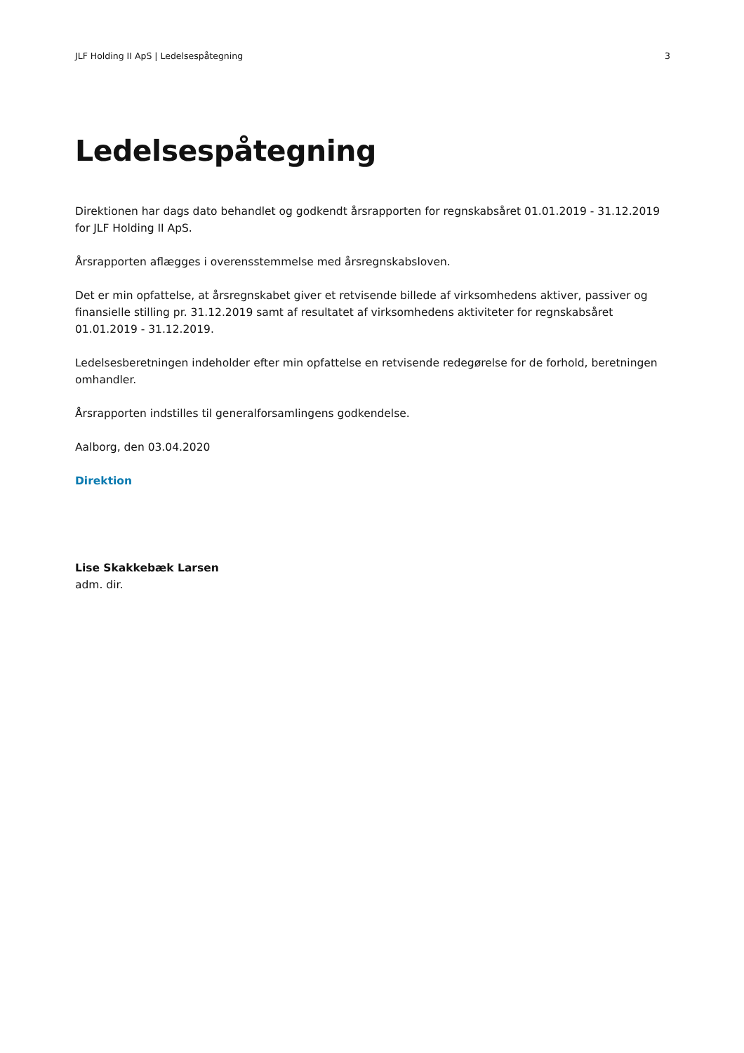JLF Holding II ApS | Ledelsespåtegning 3
Ledelsespåtegning
Direktionen har dags dato behandlet og godkendt årsrapporten for regnskabsåret 01.01.2019 - 31.12.2019 for JLF Holding II ApS.
Årsrapporten aflægges i overensstemmelse med årsregnskabsloven.
Det er min opfattelse, at årsregnskabet giver et retvisende billede af virksomhedens aktiver, passiver og finansielle stilling pr. 31.12.2019 samt af resultatet af virksomhedens aktiviteter for regnskabsåret 01.01.2019 - 31.12.2019.
Ledelsesberetningen indeholder efter min opfattelse en retvisende redegørelse for de forhold, beretningen omhandler.
Årsrapporten indstilles til generalforsamlingens godkendelse.
Aalborg, den 03.04.2020
Direktion
Lise Skakkebæk Larsen
adm. dir.